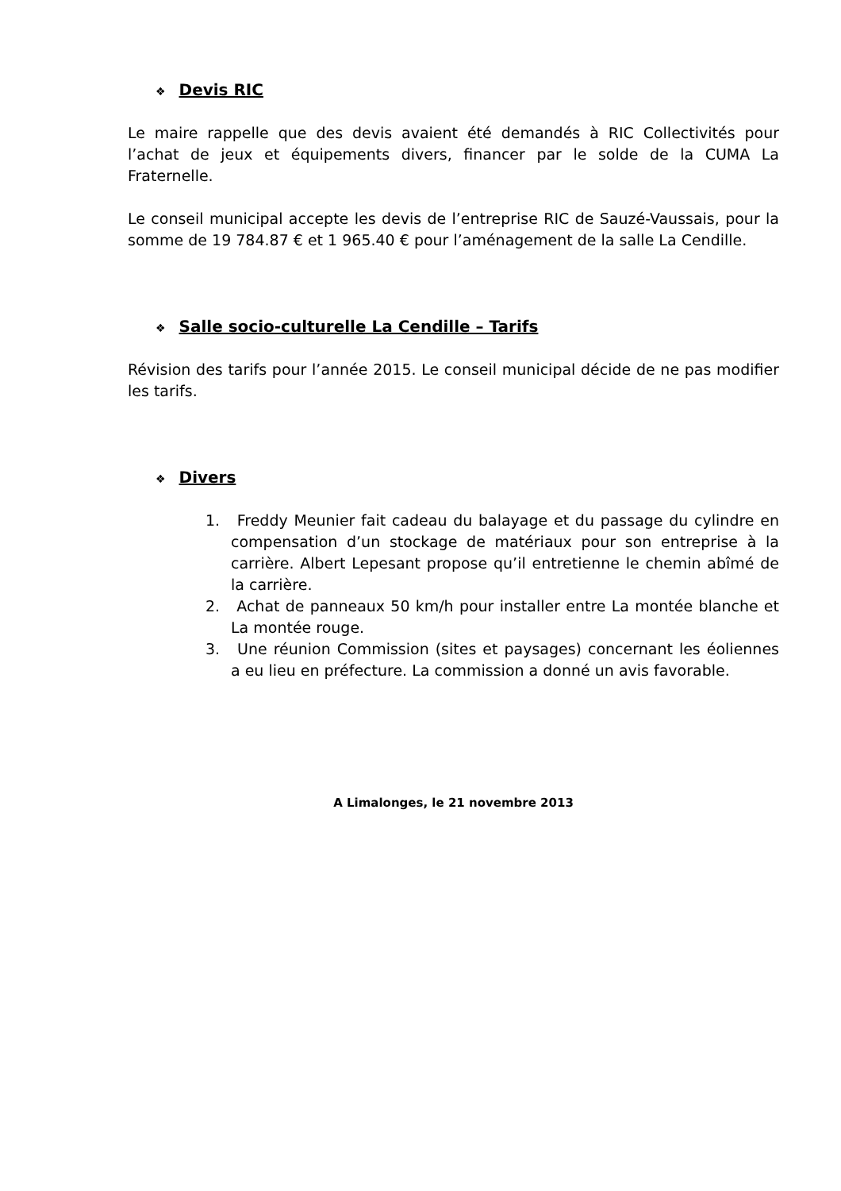❖ Devis RIC
Le maire rappelle que des devis avaient été demandés à RIC Collectivités pour l’achat de jeux et équipements divers, financer par le solde de la CUMA La Fraternelle.
Le conseil municipal accepte les devis de l’entreprise RIC de Sauzé-Vaussais, pour la somme de 19 784.87 € et 1 965.40 € pour l’aménagement de la salle La Cendille.
❖ Salle socio-culturelle La Cendille – Tarifs
Révision des tarifs pour l’année 2015. Le conseil municipal décide de ne pas modifier les tarifs.
❖ Divers
1. Freddy Meunier fait cadeau du balayage et du passage du cylindre en compensation d’un stockage de matériaux pour son entreprise à la carrière. Albert Lepesant propose qu’il entretienne le chemin abîmé de la carrière.
2. Achat de panneaux 50 km/h pour installer entre La montée blanche et La montée rouge.
3. Une réunion Commission (sites et paysages) concernant les éoliennes a eu lieu en préfecture. La commission a donné un avis favorable.
A Limalonges, le 21 novembre 2013